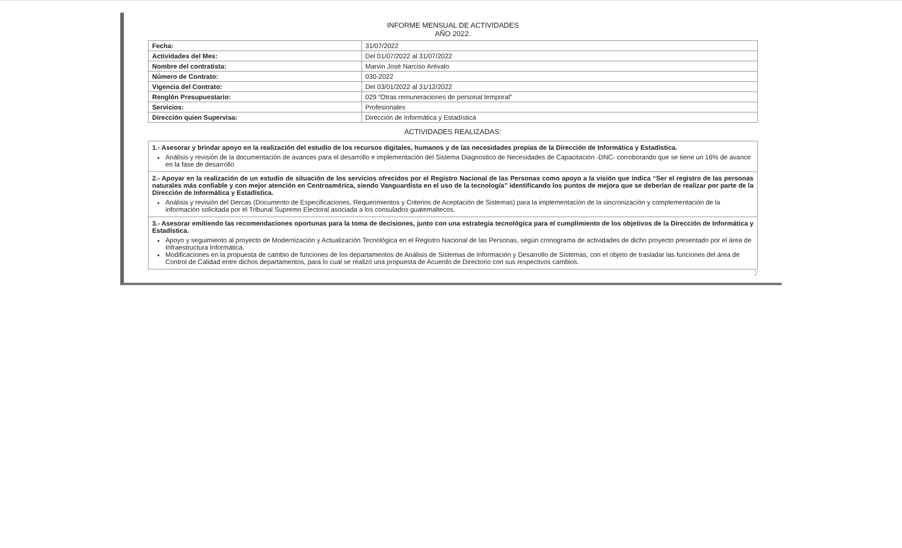INFORME MENSUAL DE ACTIVIDADES
AÑO 2022.
| Fecha: | 31/07/2022 |
| Actividades del Mes: | Del 01/07/2022 al 31/07/2022 |
| Nombre del contratista: | Marvin José Narciso Arévalo |
| Número de Contrato: | 030-2022 |
| Vigencia del Contrato: | Del 03/01/2022 al 31/12/2022 |
| Renglón Presupuestario: | 029 “Otras remuneraciones de personal temporal” |
| Servicios: | Profesionales |
| Dirección quien Supervisa: | Dirección de Informática y Estadística |
ACTIVIDADES REALIZADAS:
| 1.- Asesorar y brindar apoyo en la realización del estudio de los recursos digitales, humanos y de las necesidades propias de la Dirección de Informática y Estadística. Análisis y revisión de la documentación de avances para el desarrollo e implementación del Sistema Diagnostico de Necesidades de Capacitación -DNC- corroborando que se tiene un 16% de avance en la fase de desarrollo |
| 2.- Apoyar en la realización de un estudio de situación de los servicios ofrecidos por el Registro Nacional de las Personas como apoyo a la visión que indica “Ser el registro de las personas naturales más confiable y con mejor atención en Centroamérica, siendo Vanguardista en el uso de la tecnología” identificando los puntos de mejora que se deberían de realizar por parte de la Dirección de Informática y Estadística. Análisis y revisión del Dercas (Documento de Especificaciones, Requerimientos y Criterios de Aceptación de Sistemas) para la implementación de la sincronización y complementación de la información solicitada por el Tribunal Supremo Electoral asociada a los consulados guatemaltecos. |
| 3.- Asesorar emitiendo las recomendaciones oportunas para la toma de decisiones, junto con una estrategia tecnológica para el cumplimiento de los objetivos de la Dirección de Informática y Estadística. Apoyo y seguimiento al proyecto de Modernización y Actualización Tecnológica en el Registro Nacional de las Personas, según cronograma de actividades de dicho proyecto presentado por el área de Infraestructura Informática. Modificaciones en la propuesta de cambio de funciones de los departamentos de Análisis de Sistemas de Información y Desarrollo de Sistemas, con el objeto de trasladar las funciones del área de Control de Calidad entre dichos departamentos, para lo cual se realizó una propuesta de Acuerdo de Directorio con sus respectivos cambios. |
2